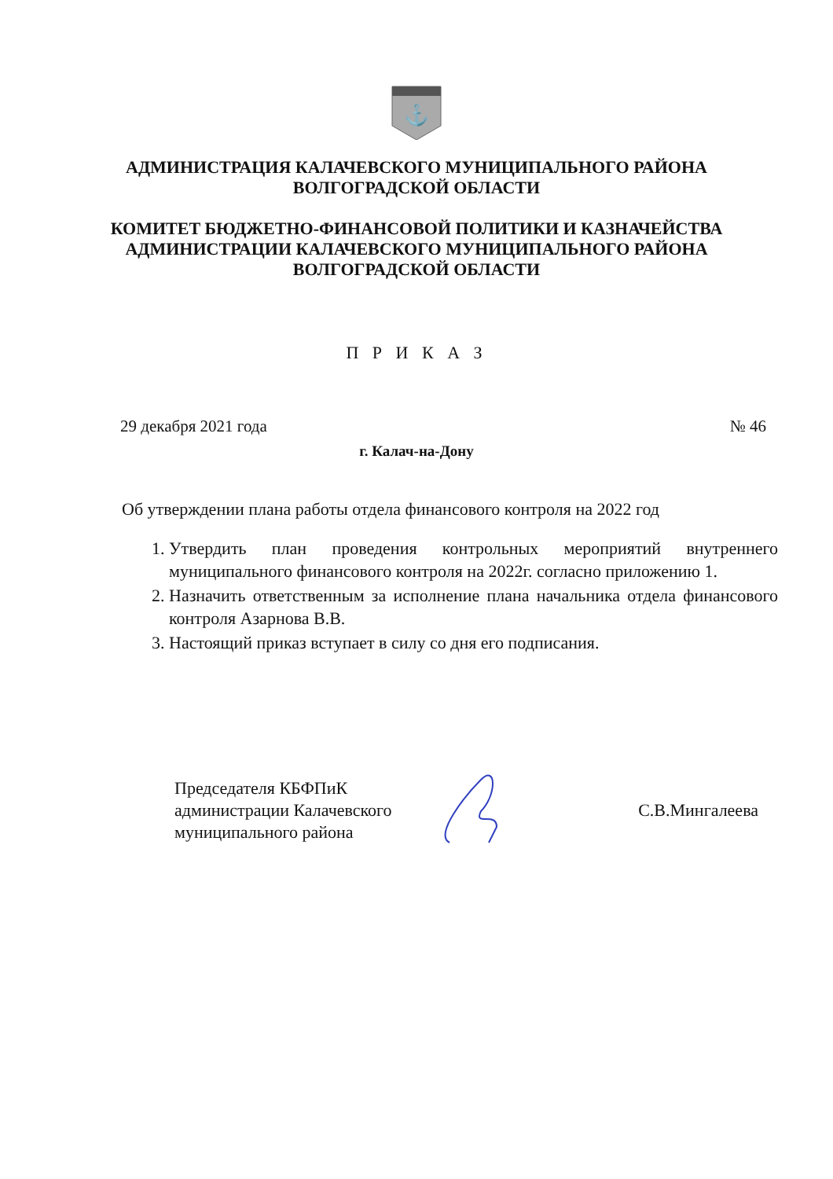⚓
АДМИНИСТРАЦИЯ КАЛАЧЕВСКОГО МУНИЦИПАЛЬНОГО РАЙОНА
ВОЛГОГРАДСКОЙ ОБЛАСТИ
КОМИТЕТ БЮДЖЕТНО-ФИНАНСОВОЙ ПОЛИТИКИ И КАЗНАЧЕЙСТВА
АДМИНИСТРАЦИИ КАЛАЧЕВСКОГО МУНИЦИПАЛЬНОГО РАЙОНА
ВОЛГОГРАДСКОЙ ОБЛАСТИ
П Р И К А З
29 декабря 2021 года № 46
г. Калач-на-Дону
Об утверждении плана работы отдела финансового контроля на 2022 год
1. Утвердить план проведения контрольных мероприятий внутреннего муниципального финансового контроля на 2022г. согласно приложению 1.
2. Назначить ответственным за исполнение плана начальника отдела финансового контроля Азарнова В.В.
3. Настоящий приказ вступает в силу со дня его подписания.
Председателя КБФПиК
администрации Калачевского
муниципального района
С.В.Мингалеева